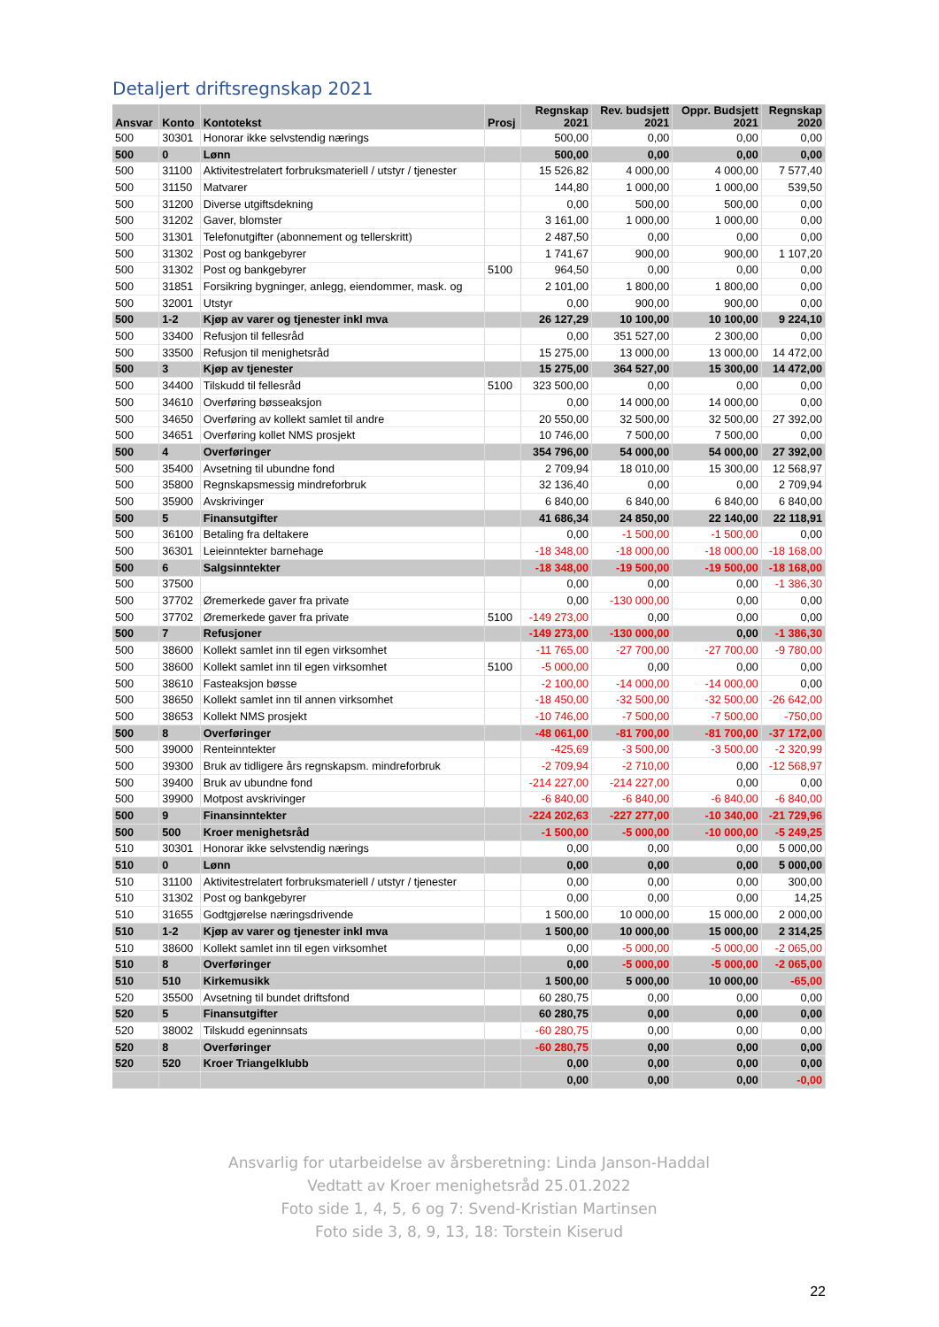Detaljert driftsregnskap 2021
| Ansvar | Konto | Kontotekst | Prosj | Regnskap 2021 | Rev. budsjett 2021 | Oppr. Budsjett 2021 | Regnskap 2020 |
| --- | --- | --- | --- | --- | --- | --- | --- |
| 500 | 30301 | Honorar ikke selvstendig nærings | | 500,00 | 0,00 | 0,00 | 0,00 |
| 500 | 0 | Lønn | | 500,00 | 0,00 | 0,00 | 0,00 |
| 500 | 31100 | Aktivitestrelatert forbruksmateriell / utstyr / tjenester | | 15 526,82 | 4 000,00 | 4 000,00 | 7 577,40 |
| 500 | 31150 | Matvarer | | 144,80 | 1 000,00 | 1 000,00 | 539,50 |
| 500 | 31200 | Diverse utgiftsdekning | | 0,00 | 500,00 | 500,00 | 0,00 |
| 500 | 31202 | Gaver, blomster | | 3 161,00 | 1 000,00 | 1 000,00 | 0,00 |
| 500 | 31301 | Telefonutgifter (abonnement og tellerskritt) | | 2 487,50 | 0,00 | 0,00 | 0,00 |
| 500 | 31302 | Post og bankgebyrer | | 1 741,67 | 900,00 | 900,00 | 1 107,20 |
| 500 | 31302 | Post og bankgebyrer | 5100 | 964,50 | 0,00 | 0,00 | 0,00 |
| 500 | 31851 | Forsikring bygninger, anlegg, eiendommer, mask. og | | 2 101,00 | 1 800,00 | 1 800,00 | 0,00 |
| 500 | 32001 | Utstyr | | 0,00 | 900,00 | 900,00 | 0,00 |
| 500 | 1-2 | Kjøp av varer og tjenester inkl mva | | 26 127,29 | 10 100,00 | 10 100,00 | 9 224,10 |
| 500 | 33400 | Refusjon til fellesråd | | 0,00 | 351 527,00 | 2 300,00 | 0,00 |
| 500 | 33500 | Refusjon til menighetsråd | | 15 275,00 | 13 000,00 | 13 000,00 | 14 472,00 |
| 500 | 3 | Kjøp av tjenester | | 15 275,00 | 364 527,00 | 15 300,00 | 14 472,00 |
| 500 | 34400 | Tilskudd til fellesråd | 5100 | 323 500,00 | 0,00 | 0,00 | 0,00 |
| 500 | 34610 | Overføring bøsseaksjon | | 0,00 | 14 000,00 | 14 000,00 | 0,00 |
| 500 | 34650 | Overføring av kollekt samlet til andre | | 20 550,00 | 32 500,00 | 32 500,00 | 27 392,00 |
| 500 | 34651 | Overføring kollet NMS prosjekt | | 10 746,00 | 7 500,00 | 7 500,00 | 0,00 |
| 500 | 4 | Overføringer | | 354 796,00 | 54 000,00 | 54 000,00 | 27 392,00 |
| 500 | 35400 | Avsetning til ubundne fond | | 2 709,94 | 18 010,00 | 15 300,00 | 12 568,97 |
| 500 | 35800 | Regnskapsmessig mindreforbruk | | 32 136,40 | 0,00 | 0,00 | 2 709,94 |
| 500 | 35900 | Avskrivinger | | 6 840,00 | 6 840,00 | 6 840,00 | 6 840,00 |
| 500 | 5 | Finansutgifter | | 41 686,34 | 24 850,00 | 22 140,00 | 22 118,91 |
| 500 | 36100 | Betaling fra deltakere | | 0,00 | -1 500,00 | -1 500,00 | 0,00 |
| 500 | 36301 | Leieinntekter barnehage | | -18 348,00 | -18 000,00 | -18 000,00 | -18 168,00 |
| 500 | 6 | Salgsinntekter | | -18 348,00 | -19 500,00 | -19 500,00 | -18 168,00 |
| 500 | 37500 | | | 0,00 | 0,00 | 0,00 | -1 386,30 |
| 500 | 37702 | Øremerkede gaver fra private | | 0,00 | -130 000,00 | 0,00 | 0,00 |
| 500 | 37702 | Øremerkede gaver fra private | 5100 | -149 273,00 | 0,00 | 0,00 | 0,00 |
| 500 | 7 | Refusjoner | | -149 273,00 | -130 000,00 | 0,00 | -1 386,30 |
| 500 | 38600 | Kollekt samlet inn til egen virksomhet | | -11 765,00 | -27 700,00 | -27 700,00 | -9 780,00 |
| 500 | 38600 | Kollekt samlet inn til egen virksomhet | 5100 | -5 000,00 | 0,00 | 0,00 | 0,00 |
| 500 | 38610 | Fasteaksjon bøsse | | -2 100,00 | -14 000,00 | -14 000,00 | 0,00 |
| 500 | 38650 | Kollekt samlet inn til annen virksomhet | | -18 450,00 | -32 500,00 | -32 500,00 | -26 642,00 |
| 500 | 38653 | Kollekt NMS prosjekt | | -10 746,00 | -7 500,00 | -7 500,00 | -750,00 |
| 500 | 8 | Overføringer | | -48 061,00 | -81 700,00 | -81 700,00 | -37 172,00 |
| 500 | 39000 | Renteinntekter | | -425,69 | -3 500,00 | -3 500,00 | -2 320,99 |
| 500 | 39300 | Bruk av tidligere års regnskapsm. mindreforbruk | | -2 709,94 | -2 710,00 | 0,00 | -12 568,97 |
| 500 | 39400 | Bruk av ubundne fond | | -214 227,00 | -214 227,00 | 0,00 | 0,00 |
| 500 | 39900 | Motpost avskrivinger | | -6 840,00 | -6 840,00 | -6 840,00 | -6 840,00 |
| 500 | 9 | Finansinntekter | | -224 202,63 | -227 277,00 | -10 340,00 | -21 729,96 |
| 500 | 500 | Kroer menighetsråd | | -1 500,00 | -5 000,00 | -10 000,00 | -5 249,25 |
| 510 | 30301 | Honorar ikke selvstendig nærings | | 0,00 | 0,00 | 0,00 | 5 000,00 |
| 510 | 0 | Lønn | | 0,00 | 0,00 | 0,00 | 5 000,00 |
| 510 | 31100 | Aktivitestrelatert forbruksmateriell / utstyr / tjenester | | 0,00 | 0,00 | 0,00 | 300,00 |
| 510 | 31302 | Post og bankgebyrer | | 0,00 | 0,00 | 0,00 | 14,25 |
| 510 | 31655 | Godtgjørelse næringsdrivende | | 1 500,00 | 10 000,00 | 15 000,00 | 2 000,00 |
| 510 | 1-2 | Kjøp av varer og tjenester inkl mva | | 1 500,00 | 10 000,00 | 15 000,00 | 2 314,25 |
| 510 | 38600 | Kollekt samlet inn til egen virksomhet | | 0,00 | -5 000,00 | -5 000,00 | -2 065,00 |
| 510 | 8 | Overføringer | | 0,00 | -5 000,00 | -5 000,00 | -2 065,00 |
| 510 | 510 | Kirkemusikk | | 1 500,00 | 5 000,00 | 10 000,00 | -65,00 |
| 520 | 35500 | Avsetning til bundet driftsfond | | 60 280,75 | 0,00 | 0,00 | 0,00 |
| 520 | 5 | Finansutgifter | | 60 280,75 | 0,00 | 0,00 | 0,00 |
| 520 | 38002 | Tilskudd egeninnsats | | -60 280,75 | 0,00 | 0,00 | 0,00 |
| 520 | 8 | Overføringer | | -60 280,75 | 0,00 | 0,00 | 0,00 |
| 520 | 520 | Kroer Triangelklubb | | 0,00 | 0,00 | 0,00 | 0,00 |
| | | | | 0,00 | 0,00 | 0,00 | -0,00 |
Ansvarlig for utarbeidelse av årsberetning: Linda Janson-Haddal
Vedtatt av Kroer menighetsråd 25.01.2022
Foto side 1, 4, 5, 6 og 7: Svend-Kristian Martinsen
Foto side 3, 8, 9, 13, 18: Torstein Kiserud
22